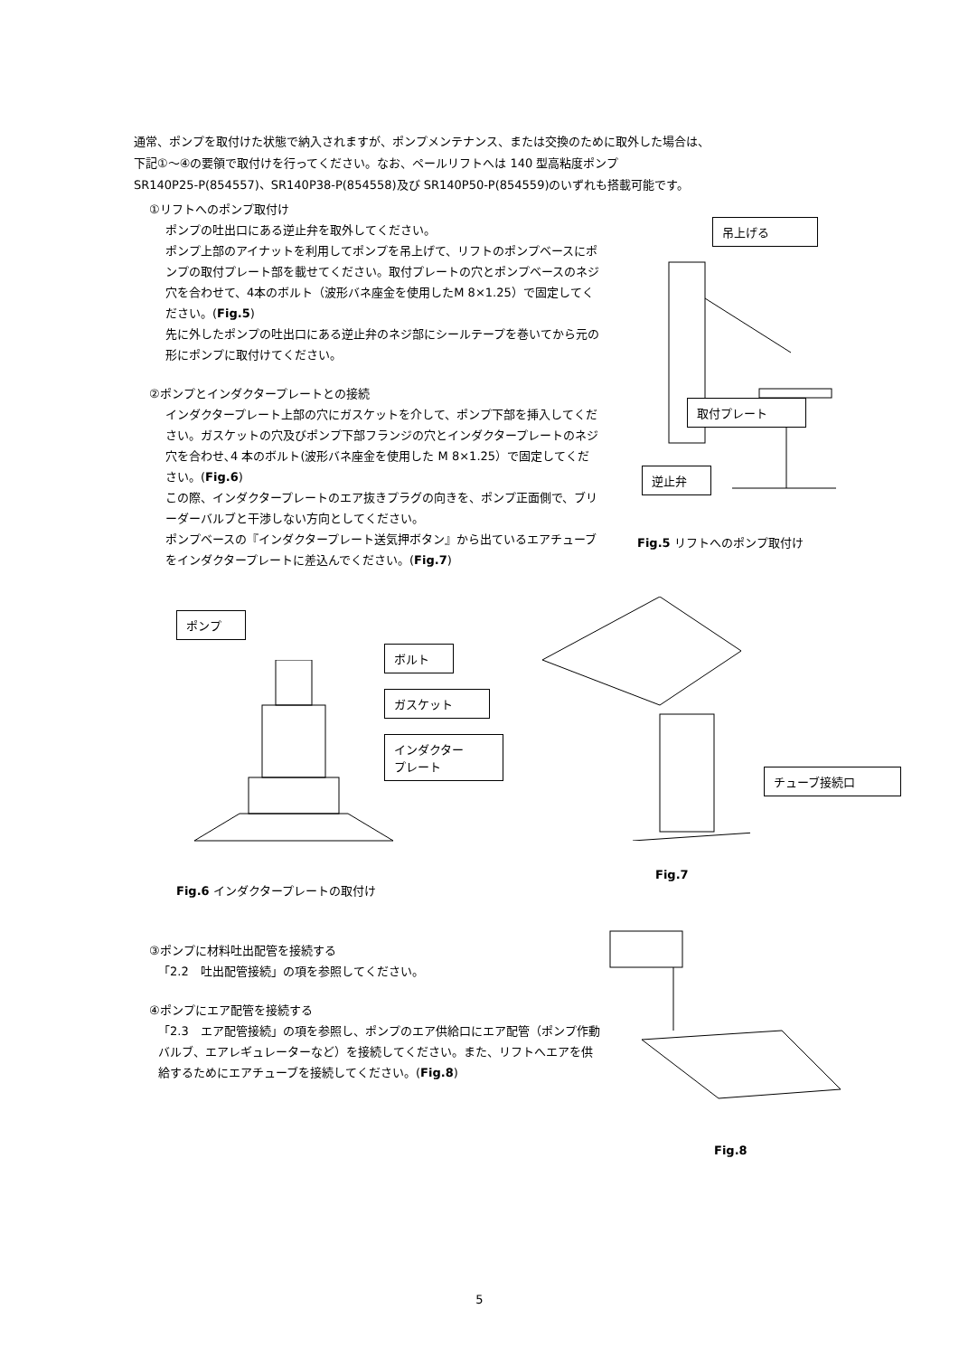通常、ポンプを取付けた状態で納入されますが、ポンプメンテナンス、または交換のために取外した場合は、
下記①～④の要領で取付けを行ってください。なお、ペールリフトへは 140 型高粘度ポンプ
SR140P25-P(854557)、SR140P38-P(854558)及び SR140P50-P(854559)のいずれも搭載可能です。
①リフトへのポンプ取付け
ポンプの吐出口にある逆止弁を取外してください。
ポンプ上部のアイナットを利用してポンプを吊上げて、リフトのポンプベースにポンプの取付プレート部を載せてください。取付プレートの穴とポンプベースのネジ穴を合わせて、4本のボルト（波形バネ座金を使用したM 8×1.25）で固定してください。(Fig.5)
先に外したポンプの吐出口にある逆止弁のネジ部にシールテープを巻いてから元の形にポンプに取付けてください。
②ポンプとインダクタープレートとの接続
インダクタープレート上部の穴にガスケットを介して、ポンプ下部を挿入してください。ガスケットの穴及びポンプ下部フランジの穴とインダクタープレートのネジ穴を合わせ､4 本のボルト(波形バネ座金を使用した M 8×1.25）で固定してください。(Fig.6)
この際、インダクタープレートのエア抜きプラグの向きを、ポンプ正面側で、ブリーダーバルブと干渉しない方向としてください。
ポンプベースの『インダクタープレート送気押ボタン』から出ているエアチューブをインダクタープレートに差込んでください。(Fig.7)
吊上げる
取付プレート
逆止弁
Fig.5 リフトへのポンプ取付け
ポンプ
ボルト
ガスケット
インダクター
プレート
Fig.6 インダクタープレートの取付け
チューブ接続口
Fig.7
③ポンプに材料吐出配管を接続する
「2.2　吐出配管接続」の項を参照してください。
④ポンプにエア配管を接続する
「2.3　エア配管接続」の項を参照し、ポンプのエア供給口にエア配管（ポンプ作動バルブ、エアレギュレーターなど）を接続してください。また、リフトへエアを供給するためにエアチューブを接続してください。(Fig.8)
Fig.8
5